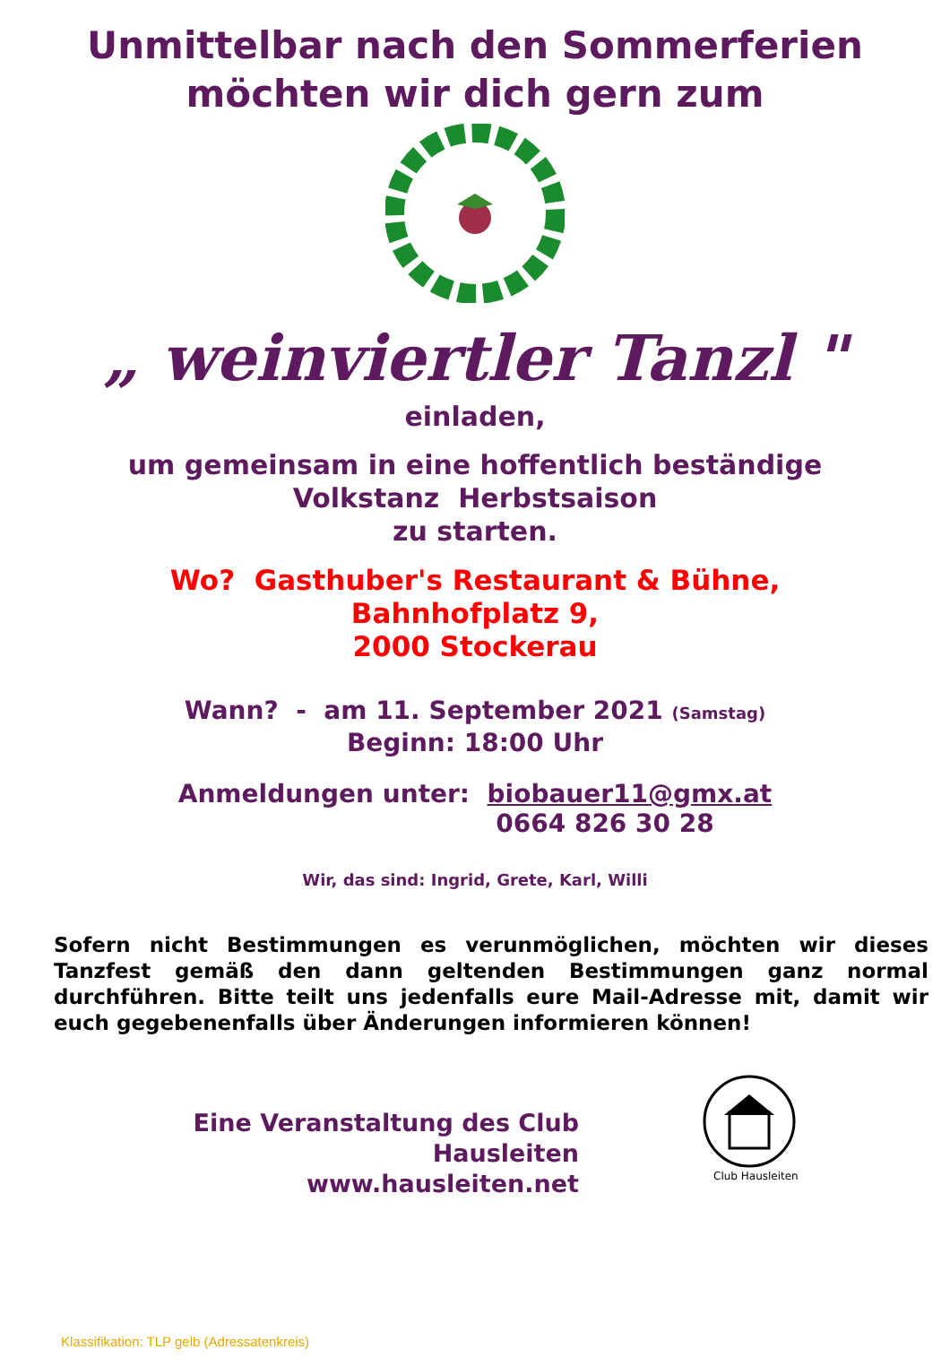Unmittelbar nach den Sommerferien
möchten wir dich gern zum
„ weinviertler Tanzl "
einladen,
um gemeinsam in eine hoffentlich beständige
Volkstanz Herbstsaison
zu starten.
Wo? Gasthuber's Restaurant & Bühne,
Bahnhofplatz 9,
2000 Stockerau
Wann? - am 11. September 2021 (Samstag)
Beginn: 18:00 Uhr
Anmeldungen unter: biobauer11@gmx.at
0664 826 30 28
Wir, das sind: Ingrid, Grete, Karl, Willi
Sofern nicht Bestimmungen es verunmöglichen, möchten wir dieses Tanzfest gemäß den dann geltenden Bestimmungen ganz normal durchführen. Bitte teilt uns jedenfalls eure Mail-Adresse mit, damit wir euch gegebenenfalls über Änderungen informieren können!
Eine Veranstaltung des Club Hausleiten
www.hausleiten.net
Club Hausleiten
Klassifikation: TLP gelb (Adressatenkreis)